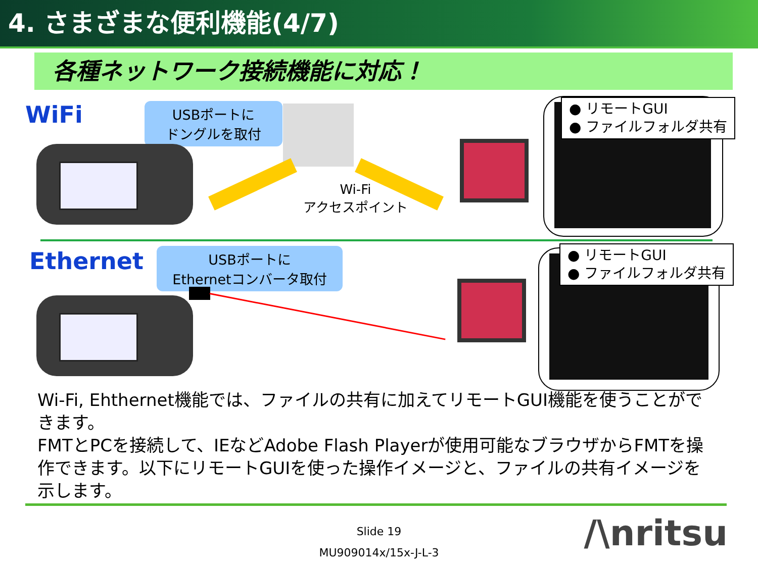4. さまざまな便利機能(4/7)
各種ネットワーク接続機能に対応！
WiFi
USBポートに
ドングルを取付
Wi-Fi
アクセスポイント
● リモートGUI
● ファイルフォルダ共有
Ethernet
USBポートに
Ethernetコンバータ取付
● リモートGUI
● ファイルフォルダ共有
Wi-Fi, Ehthernet機能では、ファイルの共有に加えてリモートGUI機能を使うことができます。
FMTとPCを接続して、IEなどAdobe Flash Playerが使用可能なブラウザからFMTを操作できます。以下にリモートGUIを使った操作イメージと、ファイルの共有イメージを示します。
Slide 19
MU909014x/15x-J-L-3
/\nritsu